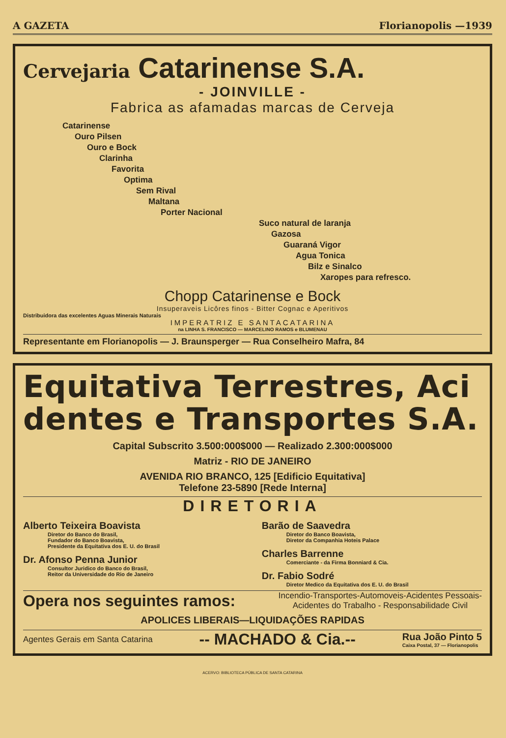A GAZETA Florianopolis —1939
Cervejaria Catarinense S.A.
- JOINVILLE -
Fabrica as afamadas marcas de Cerveja
Catarinense
Ouro Pilsen
Ouro e Bock
Clarinha
Favorita
Optima
Sem Rival
Maltana
Porter Nacional
Suco natural de laranja
Gazosa
Guaraná Vigor
Agua Tonica
Bilz e Sinalco
Xaropes para refresco.
Chopp Catarinense e Bock
Insuperaveis Licôres finos - Bitter Cognac e Aperitivos
Distribuidora das excelentes Aguas Minerais Naturais
IMPERATRIZ E SANTACATARINA
na LINHA S. FRANCISCO — MARCELINO RAMOS e BLUMENAU
Representante em Florianopolis — J. Braunsperger — Rua Conselheiro Mafra, 84
Equitativa Terrestres, Aci dentes e Transportes S.A.
Capital Subscrito 3.500:000$000 — Realizado 2.300:000$000
Matriz - RIO DE JANEIRO
AVENIDA RIO BRANCO, 125 [Edificio Equitativa]
Telefone 23-5890 [Rede Interna]
DIRETORIA
Alberto Teixeira Boavista
Diretor do Banco do Brasil,
Fundador do Banco Boavista,
Presidente da Equitativa dos E. U. do Brasil
Dr. Afonso Penna Junior
Consultor Juridico do Banco do Brasil,
Reitor da Universidade do Rio de Janeiro
Barão de Saavedra
Diretor do Banco Boavista,
Diretor da Companhia Hoteis Palace
Charles Barrenne
Comerciante - da Firma Bonniard & Cia.
Dr. Fabio Sodré
Diretor Medico da Equitativa dos E. U. do Brasil
Opera nos seguintes ramos:
Incendio-Transportes-Automoveis-Acidentes Pessoais-
Acidentes do Trabalho - Responsabilidade Civil
APOLICES LIBERAIS—LIQUIDAÇÕES RAPIDAS
Agentes Gerais em Santa Catarina
-- MACHADO & Cia.--
Rua João Pinto 5
Caixa Postal, 37 — Florianopolis
ACERVO: BIBLIOTECA PÚBLICA DE SANTA CATARINA